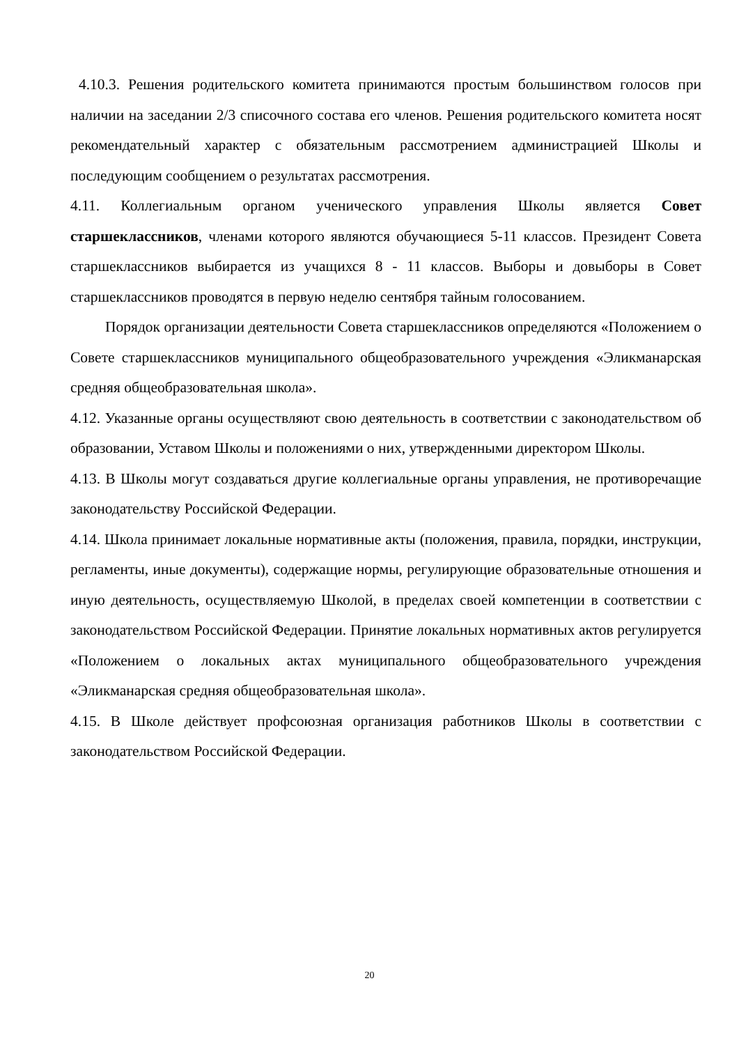4.10.3. Решения родительского комитета принимаются простым большинством голосов при наличии на заседании 2/3 списочного состава его членов. Решения родительского комитета носят рекомендательный характер с обязательным рассмотрением администрацией Школы и последующим сообщением о результатах рассмотрения.
4.11. Коллегиальным органом ученического управления Школы является Совет старшеклассников, членами которого являются обучающиеся 5-11 классов. Президент Совета старшеклассников выбирается из учащихся 8 - 11 классов. Выборы и довыборы в Совет старшеклассников проводятся в первую неделю сентября тайным голосованием.
Порядок организации деятельности Совета старшеклассников определяются «Положением о Совете старшеклассников муниципального общеобразовательного учреждения «Эликманарская средняя общеобразовательная школа».
4.12. Указанные органы осуществляют свою деятельность в соответствии с законодательством об образовании, Уставом Школы и положениями о них, утвержденными директором Школы.
4.13. В Школы могут создаваться другие коллегиальные органы управления, не противоречащие законодательству Российской Федерации.
4.14. Школа принимает локальные нормативные акты (положения, правила, порядки, инструкции, регламенты, иные документы), содержащие нормы, регулирующие образовательные отношения и иную деятельность, осуществляемую Школой, в пределах своей компетенции в соответствии с законодательством Российской Федерации. Принятие локальных нормативных актов регулируется «Положением о локальных актах муниципального общеобразовательного учреждения «Эликманарская средняя общеобразовательная школа».
4.15. В Школе действует профсоюзная организация работников Школы в соответствии с законодательством Российской Федерации.
20